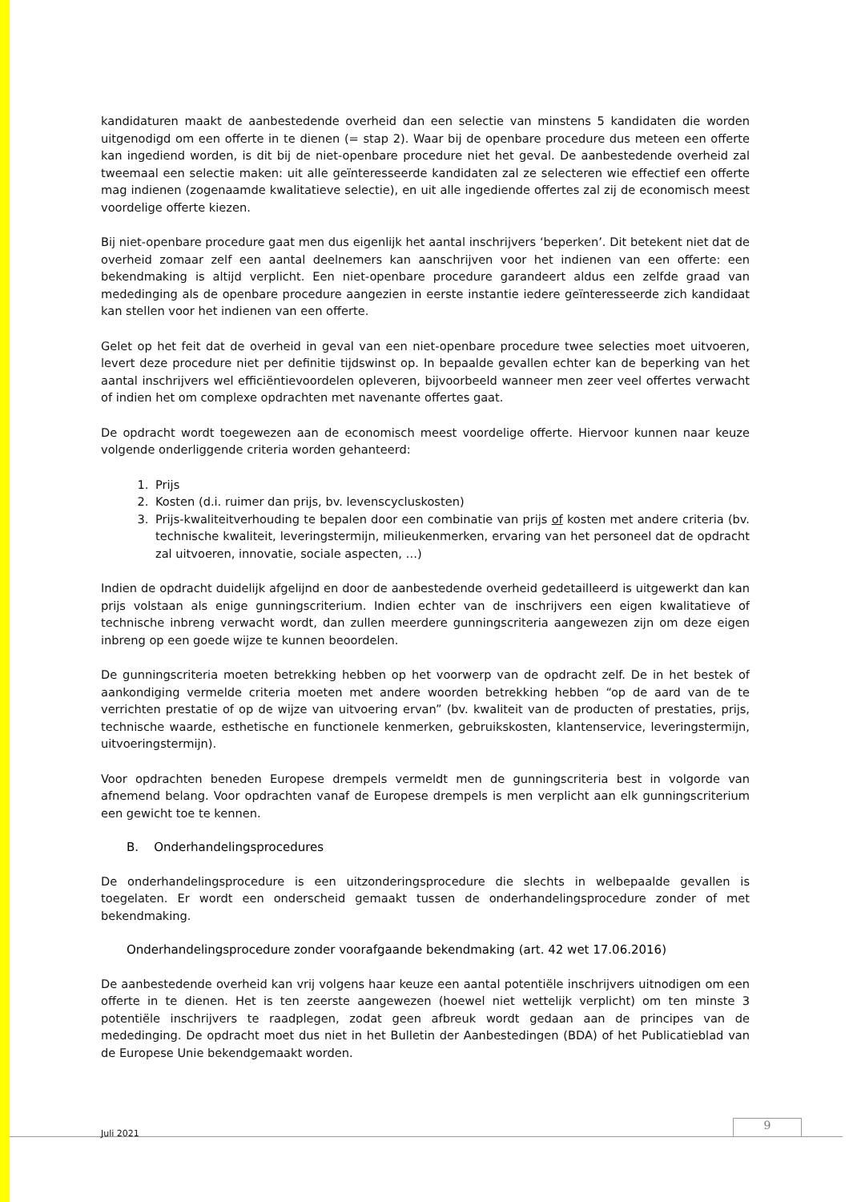kandidaturen maakt de aanbestedende overheid dan een selectie van minstens 5 kandidaten die worden uitgenodigd om een offerte in te dienen (= stap 2). Waar bij de openbare procedure dus meteen een offerte kan ingediend worden, is dit bij de niet-openbare procedure niet het geval. De aanbestedende overheid zal tweemaal een selectie maken: uit alle geïnteresseerde kandidaten zal ze selecteren wie effectief een offerte mag indienen (zogenaamde kwalitatieve selectie), en uit alle ingediende offertes zal zij de economisch meest voordelige offerte kiezen.
Bij niet-openbare procedure gaat men dus eigenlijk het aantal inschrijvers ‘beperken’. Dit betekent niet dat de overheid zomaar zelf een aantal deelnemers kan aanschrijven voor het indienen van een offerte: een bekendmaking is altijd verplicht. Een niet-openbare procedure garandeert aldus een zelfde graad van mededinging als de openbare procedure aangezien in eerste instantie iedere geïnteresseerde zich kandidaat kan stellen voor het indienen van een offerte.
Gelet op het feit dat de overheid in geval van een niet-openbare procedure twee selecties moet uitvoeren, levert deze procedure niet per definitie tijdswinst op. In bepaalde gevallen echter kan de beperking van het aantal inschrijvers wel efficiëntievoordelen opleveren, bijvoorbeeld wanneer men zeer veel offertes verwacht of indien het om complexe opdrachten met navenante offertes gaat.
De opdracht wordt toegewezen aan de economisch meest voordelige offerte. Hiervoor kunnen naar keuze volgende onderliggende criteria worden gehanteerd:
1. Prijs
2. Kosten (d.i. ruimer dan prijs, bv. levenscycluskosten)
3. Prijs-kwaliteitverhouding te bepalen door een combinatie van prijs of kosten met andere criteria (bv. technische kwaliteit, leveringstermijn, milieukenmerken, ervaring van het personeel dat de opdracht zal uitvoeren, innovatie, sociale aspecten, …)
Indien de opdracht duidelijk afgelijnd en door de aanbestedende overheid gedetailleerd is uitgewerkt dan kan prijs volstaan als enige gunningscriterium. Indien echter van de inschrijvers een eigen kwalitatieve of technische inbreng verwacht wordt, dan zullen meerdere gunningscriteria aangewezen zijn om deze eigen inbreng op een goede wijze te kunnen beoordelen.
De gunningscriteria moeten betrekking hebben op het voorwerp van de opdracht zelf. De in het bestek of aankondiging vermelde criteria moeten met andere woorden betrekking hebben “op de aard van de te verrichten prestatie of op de wijze van uitvoering ervan” (bv. kwaliteit van de producten of prestaties, prijs, technische waarde, esthetische en functionele kenmerken, gebruikskosten, klantenservice, leveringstermijn, uitvoeringstermijn).
Voor opdrachten beneden Europese drempels vermeldt men de gunningscriteria best in volgorde van afnemend belang. Voor opdrachten vanaf de Europese drempels is men verplicht aan elk gunningscriterium een gewicht toe te kennen.
B. Onderhandelingsprocedures
De onderhandelingsprocedure is een uitzonderingsprocedure die slechts in welbepaalde gevallen is toegelaten. Er wordt een onderscheid gemaakt tussen de onderhandelingsprocedure zonder of met bekendmaking.
Onderhandelingsprocedure zonder voorafgaande bekendmaking (art. 42 wet 17.06.2016)
De aanbestedende overheid kan vrij volgens haar keuze een aantal potentiële inschrijvers uitnodigen om een offerte in te dienen. Het is ten zeerste aangewezen (hoewel niet wettelijk verplicht) om ten minste 3 potentiële inschrijvers te raadplegen, zodat geen afbreuk wordt gedaan aan de principes van de mededinging. De opdracht moet dus niet in het Bulletin der Aanbestedingen (BDA) of het Publicatieblad van de Europese Unie bekendgemaakt worden.
Juli 2021
9